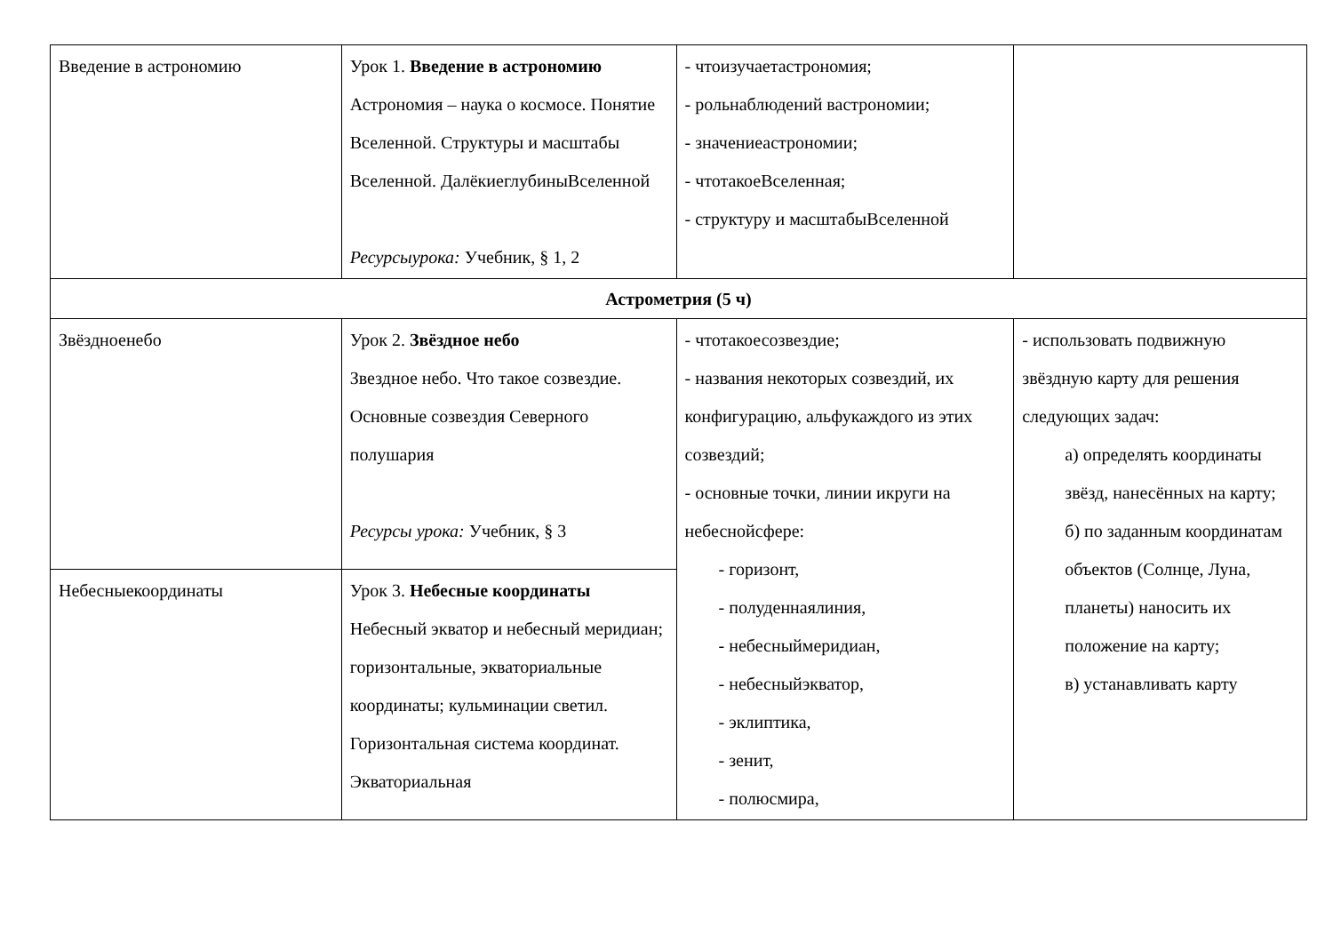| Введение в астрономию | Урок 1. Введение в астрономию Астрономия – наука о космосе. Понятие Вселенной. Структуры и масштабы Вселенной. ДалёкиеглубиныВселенной Ресурсыурока: Учебник, § 1, 2 | - чтоизучаетастрономия; - рольнаблюдений вастрономии; - значениеастрономии; - чтотакоеВселенная; - структуру и масштабыВселенной | |
| Астрометрия (5 ч) | | | |
| Звёздноенебо | Урок 2. Звёздное небо Звездное небо. Что такое созвездие. Основные созвездия Северного полушария Ресурсы урока: Учебник, § 3 | - чтотакоесозвездие; - названия некоторых созвездий, их конфигурацию, альфукаждого из этих созвездий; - основные точки, линии икруги на небеснойсфере: - горизонт, - полуденнаялиния, - небесныймеридиан, - небесныйэкватор, - эклиптика, - зенит, - полюсмира, | - использовать подвижную звёздную карту для решения следующих задач: а) определять координаты звёзд, нанесённых на карту; б) по заданным координатам объектов (Солнце, Луна, планеты) наносить их положение на карту; в) устанавливать карту |
| Небесныекоординаты | Урок 3. Небесные координаты Небесный экватор и небесный меридиан; горизонтальные, экваториальные координаты; кульминации светил. Горизонтальная система координат. Экваториальная | | |